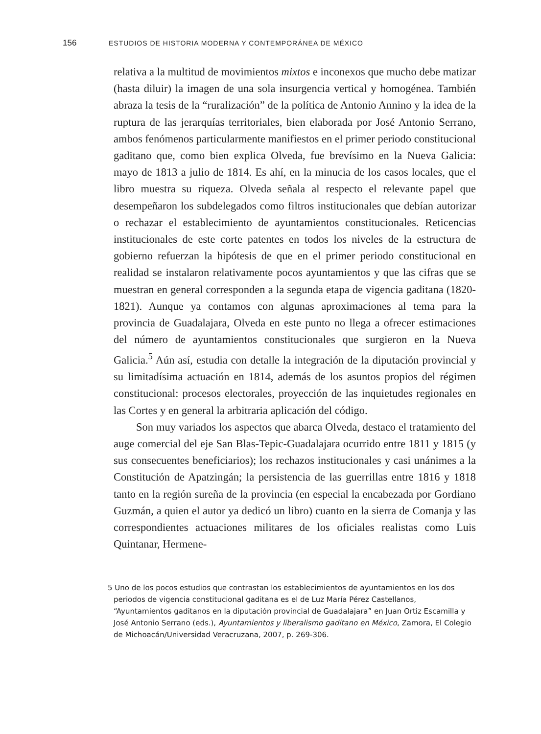156 ESTUDIOS DE HISTORIA MODERNA Y CONTEMPORÁNEA DE MÉXICO
relativa a la multitud de movimientos mixtos e inconexos que mucho debe matizar (hasta diluir) la imagen de una sola insurgencia vertical y homogénea. También abraza la tesis de la “ruralización” de la política de Antonio Annino y la idea de la ruptura de las jerarquías territoriales, bien elaborada por José Antonio Serrano, ambos fenómenos particularmente manifiestos en el primer periodo constitucional gaditano que, como bien explica Olveda, fue brevísimo en la Nueva Galicia: mayo de 1813 a julio de 1814. Es ahí, en la minucia de los casos locales, que el libro muestra su riqueza. Olveda señala al respecto el relevante papel que desempeñaron los subdelegados como filtros institucionales que debían autorizar o rechazar el establecimiento de ayuntamientos constitucionales. Reticencias institucionales de este corte patentes en todos los niveles de la estructura de gobierno refuerzan la hipótesis de que en el primer periodo constitucional en realidad se instalaron relativamente pocos ayuntamientos y que las cifras que se muestran en general corresponden a la segunda etapa de vigencia gaditana (1820-1821). Aunque ya contamos con algunas aproximaciones al tema para la provincia de Guadalajara, Olveda en este punto no llega a ofrecer estimaciones del número de ayuntamientos constitucionales que surgieron en la Nueva Galicia.<sup>5</sup> Aún así, estudia con detalle la integración de la diputación provincial y su limitadísima actuación en 1814, además de los asuntos propios del régimen constitucional: procesos electorales, proyección de las inquietudes regionales en las Cortes y en general la arbitraria aplicación del código.
Son muy variados los aspectos que abarca Olveda, destaco el tratamiento del auge comercial del eje San Blas-Tepic-Guadalajara ocurrido entre 1811 y 1815 (y sus consecuentes beneficiarios); los rechazos institucionales y casi unánimes a la Constitución de Apatzingán; la persistencia de las guerrillas entre 1816 y 1818 tanto en la región sureña de la provincia (en especial la encabezada por Gordiano Guzmán, a quien el autor ya dedicó un libro) cuanto en la sierra de Comanja y las correspondientes actuaciones militares de los oficiales realistas como Luis Quintanar, Hermene-
5 Uno de los pocos estudios que contrastan los establecimientos de ayuntamientos en los dos periodos de vigencia constitucional gaditana es el de Luz María Pérez Castellanos, “Ayuntamientos gaditanos en la diputación provincial de Guadalajara” en Juan Ortiz Escamilla y José Antonio Serrano (eds.), Ayuntamientos y liberalismo gaditano en México, Zamora, El Colegio de Michoacán/Universidad Veracruzana, 2007, p. 269-306.